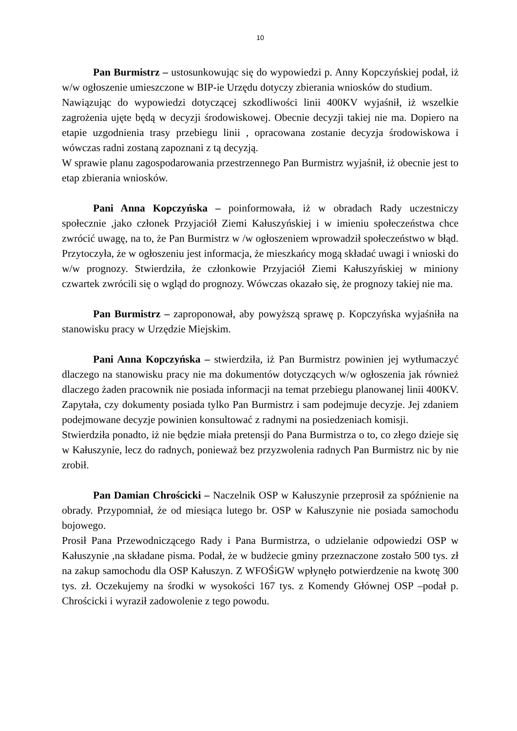10
Pan Burmistrz – ustosunkowując się do wypowiedzi p. Anny Kopczyńskiej podał, iż w/w ogłoszenie umieszczone w BIP-ie Urzędu dotyczy zbierania wniosków do studium.
Nawiązując do wypowiedzi dotyczącej szkodliwości linii 400KV wyjaśnił, iż wszelkie zagrożenia ujęte będą w decyzji środowiskowej. Obecnie decyzji takiej nie ma. Dopiero na etapie uzgodnienia trasy przebiegu linii , opracowana zostanie decyzja środowiskowa i wówczas radni zostaną zapoznani z tą decyzją.
W sprawie planu zagospodarowania przestrzennego Pan Burmistrz wyjaśnił, iż obecnie jest to etap zbierania wniosków.
Pani Anna Kopczyńska – poinformowała, iż w obradach Rady uczestniczy społecznie ,jako członek Przyjaciół Ziemi Kałuszyńskiej i w imieniu społeczeństwa chce zwrócić uwagę, na to, że Pan Burmistrz w /w ogłoszeniem wprowadził społeczeństwo w błąd. Przytoczyła, że w ogłoszeniu jest informacja, że mieszkańcy mogą składać uwagi i wnioski do w/w prognozy. Stwierdziła, że członkowie Przyjaciół Ziemi Kałuszyńskiej w miniony czwartek zwrócili się o wgląd do prognozy. Wówczas okazało się, że prognozy takiej nie ma.
Pan Burmistrz – zaproponował, aby powyższą sprawę p. Kopczyńska wyjaśniła na stanowisku pracy w Urzędzie Miejskim.
Pani Anna Kopczyńska – stwierdziła, iż Pan Burmistrz powinien jej wytłumaczyć dlaczego na stanowisku pracy nie ma dokumentów dotyczących w/w ogłoszenia jak również dlaczego żaden pracownik nie posiada informacji na temat przebiegu planowanej linii 400KV. Zapytała, czy dokumenty posiada tylko Pan Burmistrz i sam podejmuje decyzje. Jej zdaniem podejmowane decyzje powinien konsultować z radnymi na posiedzeniach komisji.
Stwierdziła ponadto, iż nie będzie miała pretensji do Pana Burmistrza o to, co złego dzieje się w Kałuszynie, lecz do radnych, ponieważ bez przyzwolenia radnych Pan Burmistrz nic by nie zrobił.
Pan Damian Chrościcki – Naczelnik OSP w Kałuszynie przeprosił za spóźnienie na obrady. Przypomniał, że od miesiąca lutego br. OSP w Kałuszynie nie posiada samochodu bojowego.
Prosił Pana Przewodniczącego Rady i Pana Burmistrza, o udzielanie odpowiedzi OSP w Kałuszynie ,na składane pisma. Podał, że w budżecie gminy przeznaczone zostało 500 tys. zł na zakup samochodu dla OSP Kałuszyn. Z WFOŚiGW wpłynęło potwierdzenie na kwotę 300 tys. zł. Oczekujemy na środki w wysokości 167 tys. z Komendy Głównej OSP –podał p. Chrościcki i wyraził zadowolenie z tego powodu.